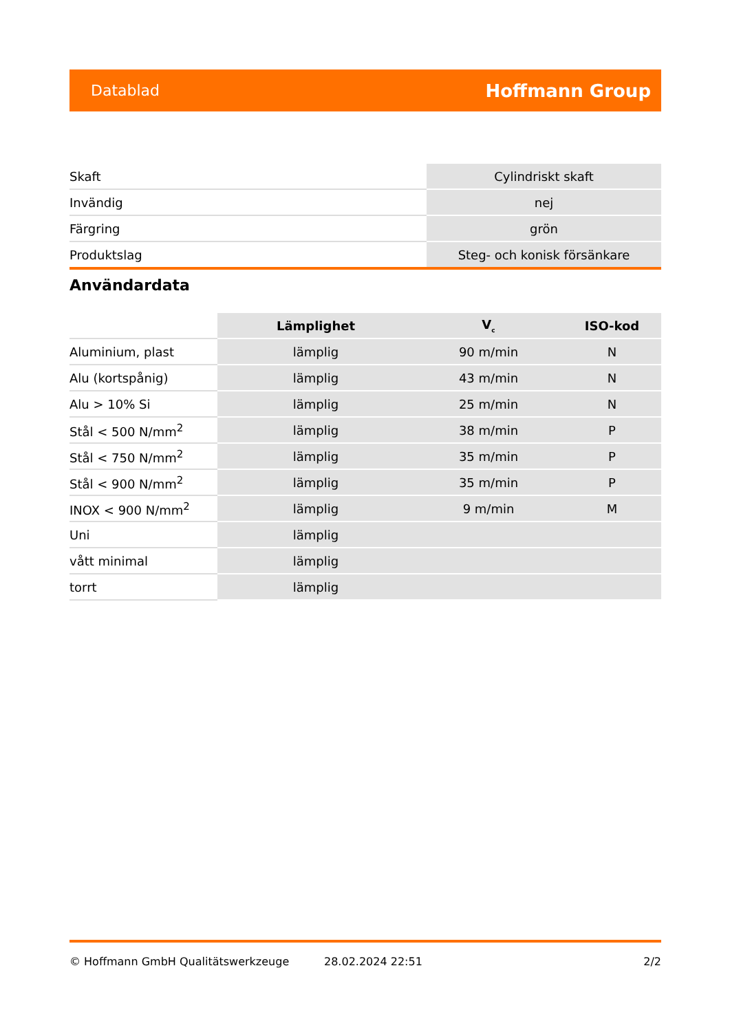Datablad Hoffmann Group
| Skaft | Cylindriskt skaft |
| Invändig | nej |
| Färgring | grön |
| Produktslag | Steg- och konisk försänkare |
Användardata
| | Lämplighet | V<sub>c</sub> | ISO-kod |
| --- | --- | --- | --- |
| Aluminium, plast | lämplig | 90 m/min | N |
| Alu (kortspånig) | lämplig | 43 m/min | N |
| Alu > 10% Si | lämplig | 25 m/min | N |
| Stål < 500 N/mm<sup>2</sup> | lämplig | 38 m/min | P |
| Stål < 750 N/mm<sup>2</sup> | lämplig | 35 m/min | P |
| Stål < 900 N/mm<sup>2</sup> | lämplig | 35 m/min | P |
| INOX < 900 N/mm<sup>2</sup> | lämplig | 9 m/min | M |
| Uni | lämplig | | |
| vått minimal | lämplig | | |
| torrt | lämplig | | |
© Hoffmann GmbH Qualitätswerkzeuge 28.02.2024 22:51 2/2